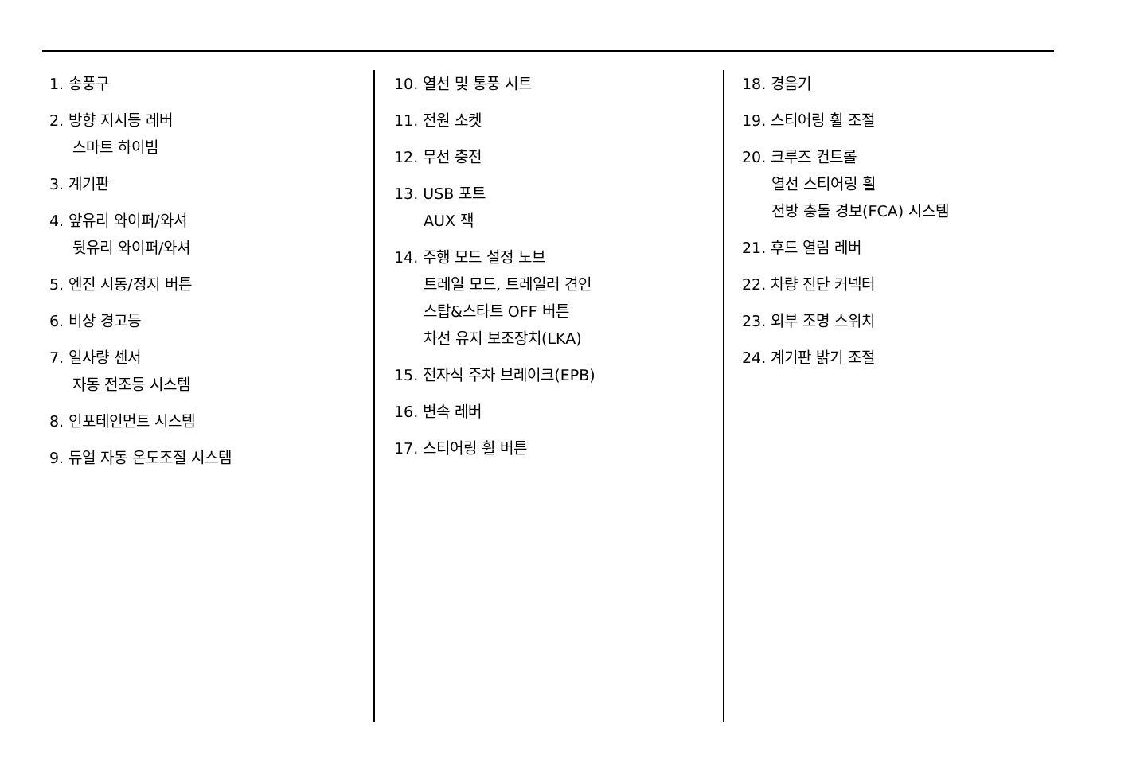1. 송풍구
2. 방향 지시등 레버
스마트 하이빔
3. 계기판
4. 앞유리 와이퍼/와셔
뒷유리 와이퍼/와셔
5. 엔진 시동/정지 버튼
6. 비상 경고등
7. 일사량 센서
자동 전조등 시스템
8. 인포테인먼트 시스템
9. 듀얼 자동 온도조절 시스템
10. 열선 및 통풍 시트
11. 전원 소켓
12. 무선 충전
13. USB 포트
AUX 잭
14. 주행 모드 설정 노브
트레일 모드, 트레일러 견인
스탑&스타트 OFF 버튼
차선 유지 보조장치(LKA)
15. 전자식 주차 브레이크(EPB)
16. 변속 레버
17. 스티어링 휠 버튼
18. 경음기
19. 스티어링 휠 조절
20. 크루즈 컨트롤
열선 스티어링 휠
전방 충돌 경보(FCA) 시스템
21. 후드 열림 레버
22. 차량 진단 커넥터
23. 외부 조명 스위치
24. 계기판 밝기 조절